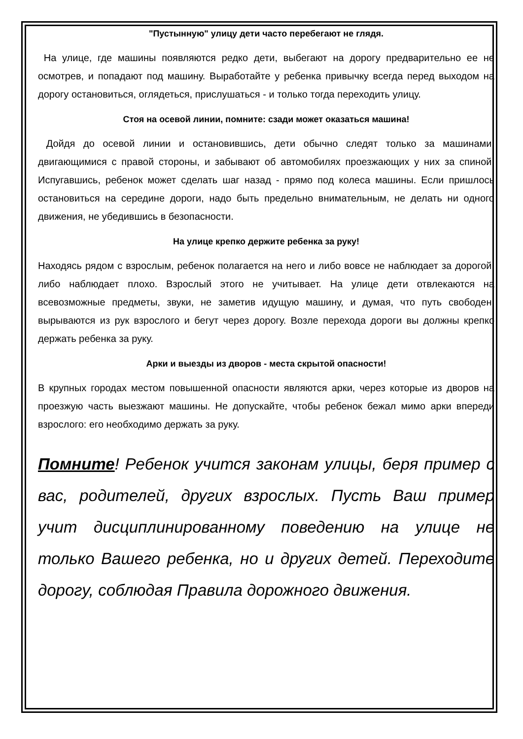"Пустынную" улицу дети часто перебегают не глядя.
На улице, где машины появляются редко дети, выбегают на дорогу предварительно ее не осмотрев, и попадают под машину. Выработайте у ребенка привычку всегда перед выходом на дорогу остановиться, оглядеться, прислушаться - и только тогда переходить улицу.
Стоя на осевой линии, помните: сзади может оказаться машина!
Дойдя до осевой линии и остановившись, дети обычно следят только за машинами, двигающимися с правой стороны, и забывают об автомобилях проезжающих у них за спиной. Испугавшись, ребенок может сделать шаг назад - прямо под колеса машины. Если пришлось остановиться на середине дороги, надо быть предельно внимательным, не делать ни одного движения, не убедившись в безопасности.
На улице крепко держите ребенка за руку!
Находясь рядом с взрослым, ребенок полагается на него и либо вовсе не наблюдает за дорогой, либо наблюдает плохо. Взрослый этого не учитывает. На улице дети отвлекаются на всевозможные предметы, звуки, не заметив идущую машину, и думая, что путь свободен, вырываются из рук взрослого и бегут через дорогу. Возле перехода дороги вы должны крепко держать ребенка за руку.
Арки и выезды из дворов - места скрытой опасности!
В крупных городах местом повышенной опасности являются арки, через которые из дворов на проезжую часть выезжают машины. Не допускайте, чтобы ребенок бежал мимо арки впереди взрослого: его необходимо держать за руку.
Помните! Ребенок учится законам улицы, беря пример с вас, родителей, других взрослых. Пусть Ваш пример учит дисциплинированному поведению на улице не только Вашего ребенка, но и других детей. Переходите дорогу, соблюдая Правила дорожного движения.